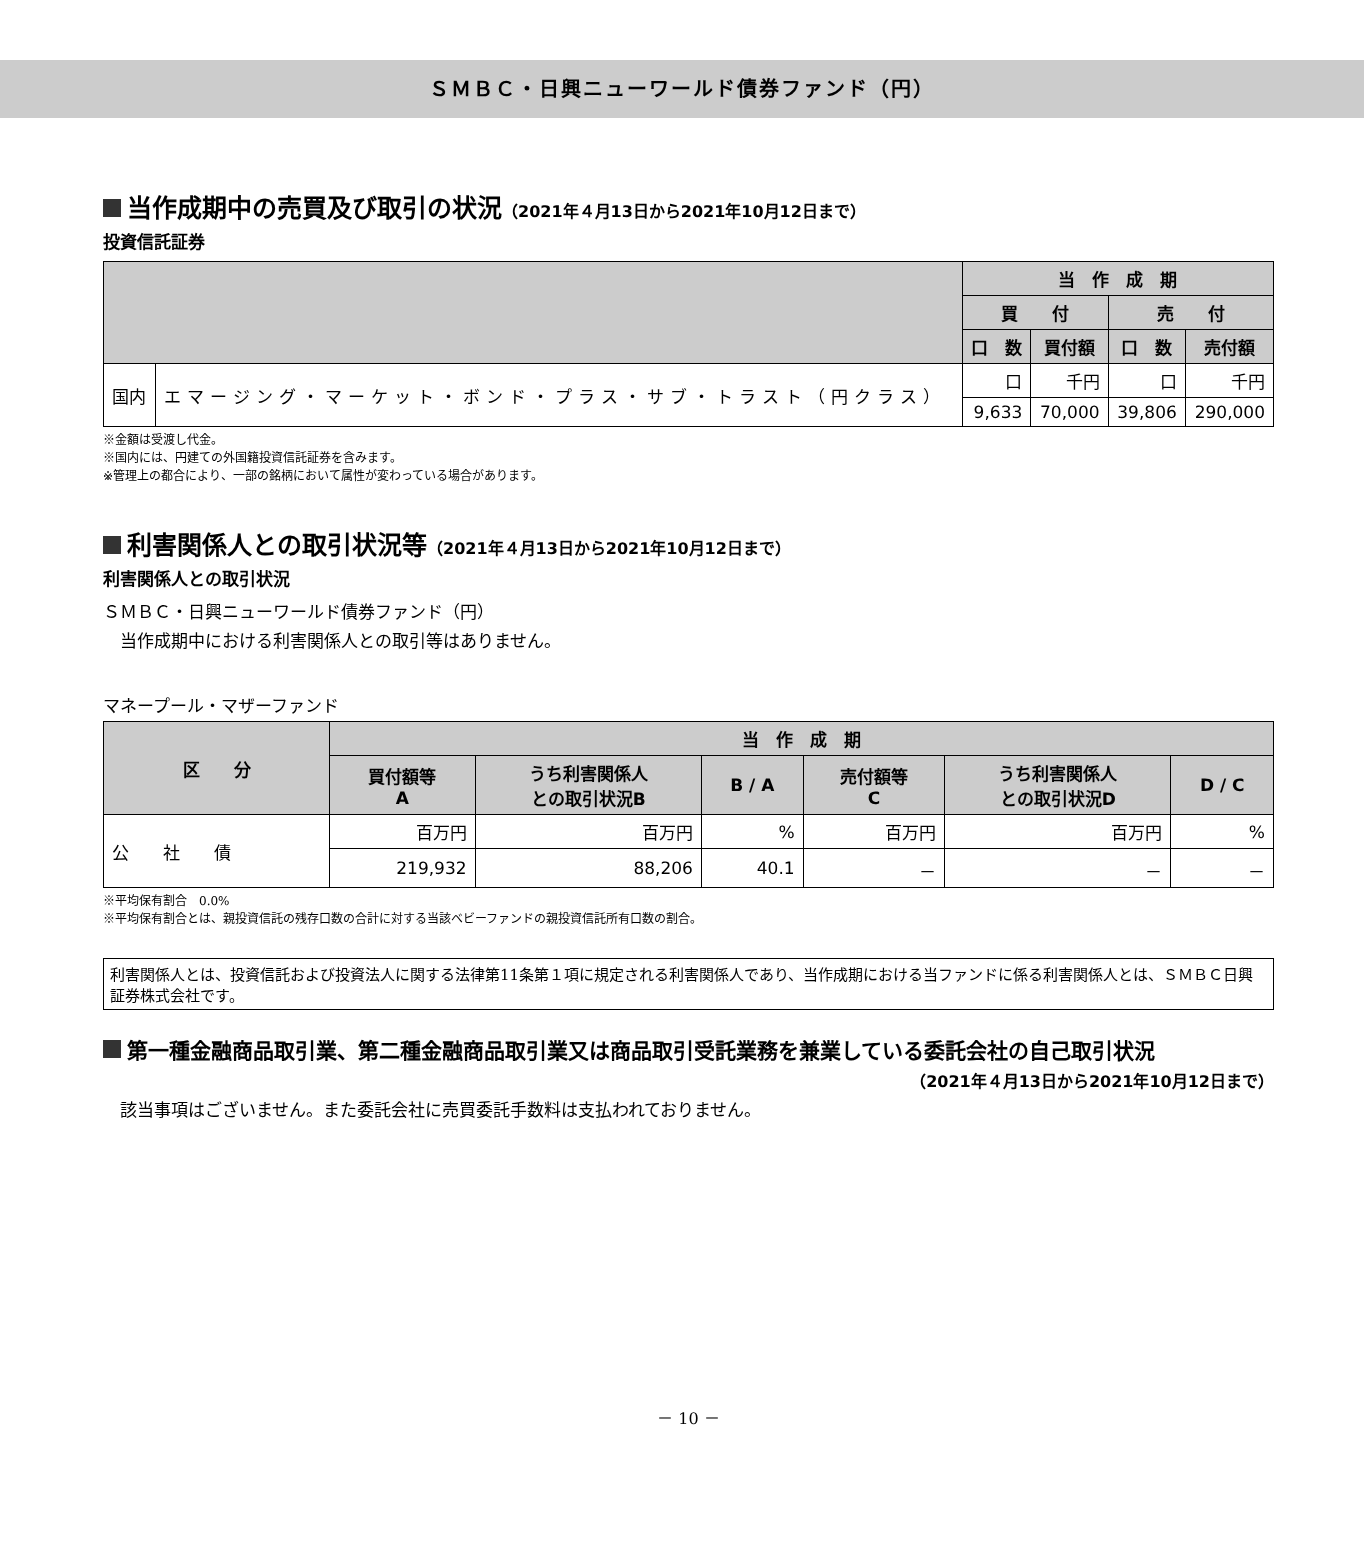ＳＭＢＣ・日興ニューワールド債券ファンド（円）
当作成期中の売買及び取引の状況（2021年４月13日から2021年10月12日まで）
投資信託証券
| | | 当 作 成 期 | | | |
| --- | --- | --- | --- | --- | --- |
| | | 買 付 | | 売 付 | |
| | | 口 数 | 買付額 | 口 数 | 売付額 |
| 国内 | エマージング・マーケット・ボンド・プラス・サブ・トラスト（円クラス） | 口 | 千円 | 口 | 千円 |
| | | 9,633 | 70,000 | 39,806 | 290,000 |
※金額は受渡し代金。
※国内には、円建ての外国籍投資信託証券を含みます。
※管理上の都合により、一部の銘柄において属性が変わっている場合があります。
利害関係人との取引状況等（2021年４月13日から2021年10月12日まで）
利害関係人との取引状況
ＳＭＢＣ・日興ニューワールド債券ファンド（円）
　当作成期中における利害関係人との取引等はありません。
マネープール・マザーファンド
| 区 分 | 当 作 成 期 | | | | | |
| --- | --- | --- | --- | --- | --- | --- |
| | 買付額等 A | うち利害関係人 との取引状況B | B / A | 売付額等 C | うち利害関係人 との取引状況D | D / C |
| 公 社 債 | 百万円 | 百万円 | % | 百万円 | 百万円 | % |
| | 219,932 | 88,206 | 40.1 | － | － | － |
※平均保有割合　0.0%
※平均保有割合とは、親投資信託の残存口数の合計に対する当該ベビーファンドの親投資信託所有口数の割合。
利害関係人とは、投資信託および投資法人に関する法律第11条第１項に規定される利害関係人であり、当作成期における当ファンドに係る利害関係人とは、ＳＭＢＣ日興証券株式会社です。
第一種金融商品取引業、第二種金融商品取引業又は商品取引受託業務を兼業している委託会社の自己取引状況
（2021年４月13日から2021年10月12日まで）
　該当事項はございません。また委託会社に売買委託手数料は支払われておりません。
－ 10 －